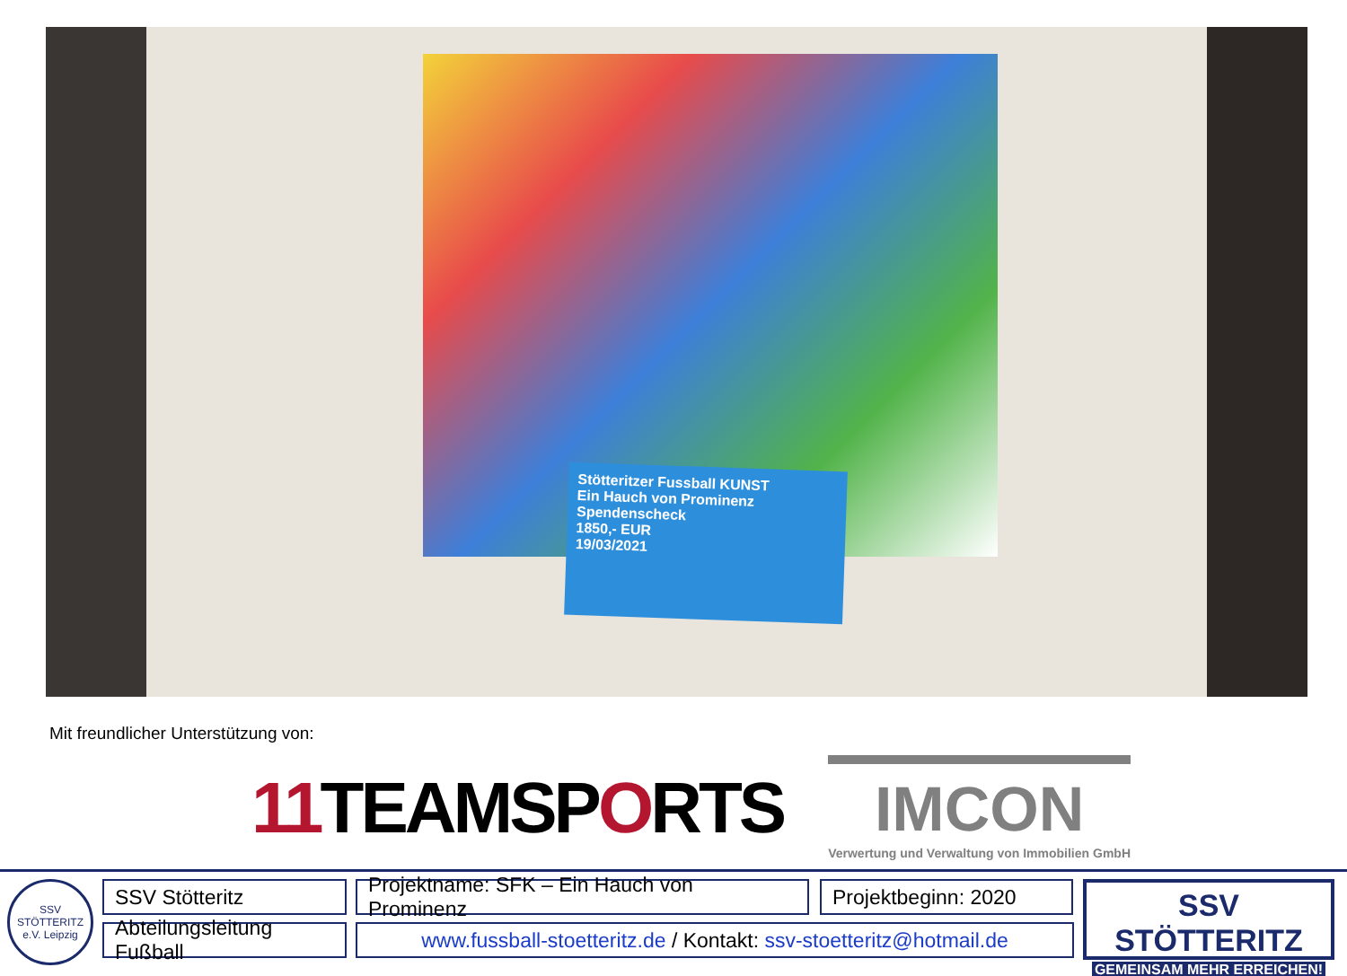Stötteritzer Fussball KUNST
Ein Hauch von Prominenz
Spendenscheck
1850,- EUR
19/03/2021
Mit freundlicher Unterstützung von:
11 TEAMSPORTS
IMCON
Verwertung und Verwaltung von Immobilien GmbH
SSV STÖTTERITZ e.V. Leipzig
SSV Stötteritz
Abteilungsleitung Fußball
Projektname: SFK – Ein Hauch von Prominenz
Projektbeginn: 2020
www.fussball-stoetteritz.de / Kontakt: ssv-stoetteritz@hotmail.de
SSV STÖTTERITZ
GEMEINSAM MEHR ERREICHEN!